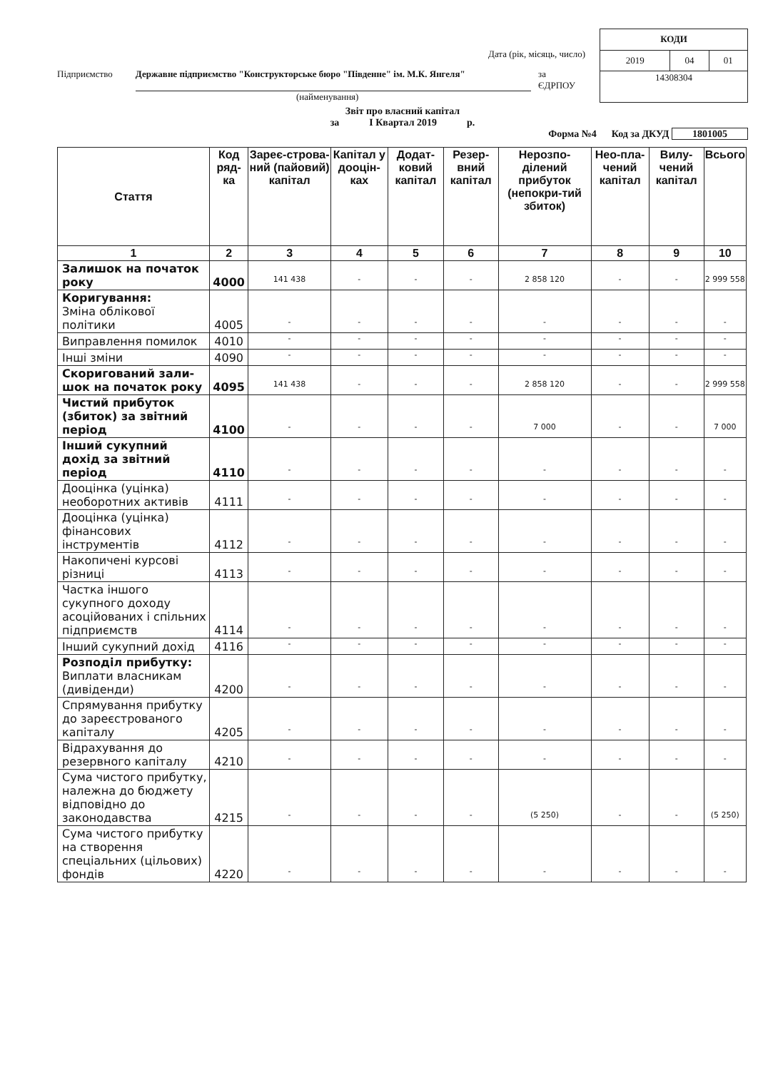Дата (рік, місяць, число)
Підприємство Державне підприємство "Конструкторське бюро "Південне" ім. М.К. Янгеля" за ЄДРПОУ
(найменування)
| КОДИ | | |
| 2019 | 04 | 01 |
| 14308304 | | |
Звіт про власний капітал
за І Квартал 2019 р.
Форма №4 Код за ДКУД 1801005
| Стаття | Код ряд-ка | Зареє-строва-ний (пайовий) капітал | Капітал у дооцін-ках | Додат-ковий капітал | Резер-вний капітал | Нерозпо-ділений прибуток (непокри-тий збиток) | Нео-пла-чений капітал | Вилу-чений капітал | Всього |
| --- | --- | --- | --- | --- | --- | --- | --- | --- | --- |
| 1 | 2 | 3 | 4 | 5 | 6 | 7 | 8 | 9 | 10 |
| Залишок на початок року | 4000 | 141 438 | - | - | - | 2 858 120 | - | - | 2 999 558 |
| Коригування: Зміна облікової політики | 4005 | - | - | - | - | - | - | - | - |
| Виправлення помилок | 4010 | - | - | - | - | - | - | - | - |
| Інші зміни | 4090 | - | - | - | - | - | - | - | - |
| Скоригований зали-шок на початок року | 4095 | 141 438 | - | - | - | 2 858 120 | - | - | 2 999 558 |
| Чистий прибуток (збиток) за звітний період | 4100 | - | - | - | - | 7 000 | - | - | 7 000 |
| Інший сукупний дохід за звітний період | 4110 | - | - | - | - | - | - | - | - |
| Дооцінка (уцінка) необоротних активів | 4111 | - | - | - | - | - | - | - | - |
| Дооцінка (уцінка) фінансових інструментів | 4112 | - | - | - | - | - | - | - | - |
| Накопичені курсові різниці | 4113 | - | - | - | - | - | - | - | - |
| Частка іншого сукупного доходу асоційованих і спільних підприємств | 4114 | - | - | - | - | - | - | - | - |
| Інший сукупний дохід | 4116 | - | - | - | - | - | - | - | - |
| Розподіл прибутку: Виплати власникам (дивіденди) | 4200 | - | - | - | - | - | - | - | - |
| Спрямування прибутку до зареєстрованого капіталу | 4205 | - | - | - | - | - | - | - | - |
| Відрахування до резервного капіталу | 4210 | - | - | - | - | - | - | - | - |
| Сума чистого прибутку, належна до бюджету відповідно до законодавства | 4215 | - | - | - | - | (5 250) | - | - | (5 250) |
| Сума чистого прибутку на створення спеціальних (цільових) фондів | 4220 | - | - | - | - | - | - | - | - |